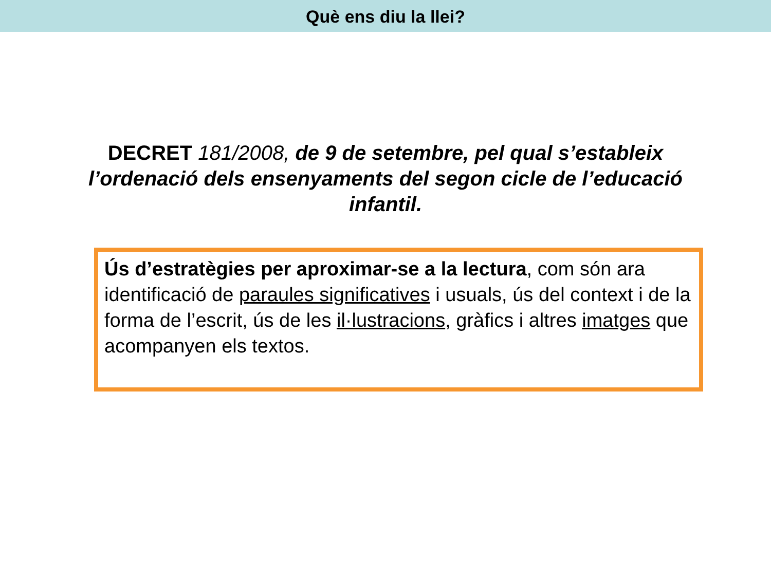Què ens diu la llei?
DECRET 181/2008, de 9 de setembre, pel qual s’estableix l’ordenació dels ensenyaments del segon cicle de l’educació infantil.
Ús d’estratègies per aproximar-se a la lectura, com són ara identificació de paraules significatives i usuals, ús del context i de la forma de l’escrit, ús de les il·lustracions, gràfics i altres imatges que acompanyen els textos.